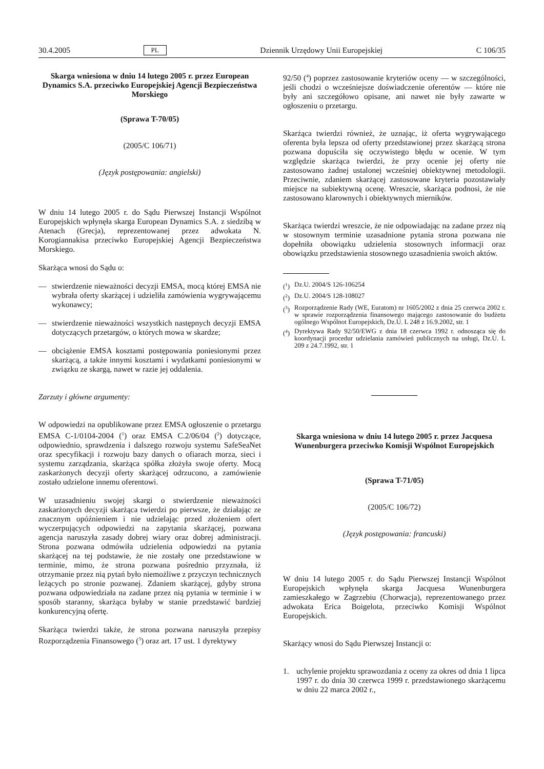30.4.2005 PL Dziennik Urzędowy Unii Europejskiej C 106/35
Skarga wniesiona w dniu 14 lutego 2005 r. przez European Dynamics S.A. przeciwko Europejskiej Agencji Bezpieczeństwa Morskiego
(Sprawa T-70/05)
(2005/C 106/71)
(Język postępowania: angielski)
W dniu 14 lutego 2005 r. do Sądu Pierwszej Instancji Wspólnot Europejskich wpłynęła skarga European Dynamics S.A. z siedzibą w Atenach (Grecja), reprezentowanej przez adwokata N. Korogiannakisa przeciwko Europejskiej Agencji Bezpieczeństwa Morskiego.
Skarżąca wnosi do Sądu o:
— stwierdzenie nieważności decyzji EMSA, mocą której EMSA nie wybrała oferty skarżącej i udzieliła zamówienia wygrywającemu wykonawcy;
— stwierdzenie nieważności wszystkich następnych decyzji EMSA dotyczących przetargów, o których mowa w skardze;
— obciążenie EMSA kosztami postępowania poniesionymi przez skarżącą, a także innymi kosztami i wydatkami poniesionymi w związku ze skargą, nawet w razie jej oddalenia.
Zarzuty i główne argumenty:
W odpowiedzi na opublikowane przez EMSA ogłoszenie o przetargu EMSA C-1/0104-2004 (<sup>1</sup>) oraz EMSA C.2/06/04 (<sup>2</sup>) dotyczące, odpowiednio, sprawdzenia i dalszego rozwoju systemu SafeSeaNet oraz specyfikacji i rozwoju bazy danych o ofiarach morza, sieci i systemu zarządzania, skarżąca spółka złożyła swoje oferty. Mocą zaskarżonych decyzji oferty skarżącej odrzucono, a zamówienie zostało udzielone innemu oferentowi.
W uzasadnieniu swojej skargi o stwierdzenie nieważności zaskarżonych decyzji skarżąca twierdzi po pierwsze, że działając ze znacznym opóźnieniem i nie udzielając przed złożeniem ofert wyczerpujących odpowiedzi na zapytania skarżącej, pozwana agencja naruszyła zasady dobrej wiary oraz dobrej administracji. Strona pozwana odmówiła udzielenia odpowiedzi na pytania skarżącej na tej podstawie, że nie zostały one przedstawione w terminie, mimo, że strona pozwana pośrednio przyznała, iż otrzymanie przez nią pytań było niemożliwe z przyczyn technicznych leżących po stronie pozwanej. Zdaniem skarżącej, gdyby strona pozwana odpowiedziała na zadane przez nią pytania w terminie i w sposób staranny, skarżąca byłaby w stanie przedstawić bardziej konkurencyjną ofertę.
Skarżąca twierdzi także, że strona pozwana naruszyła przepisy Rozporządzenia Finansowego (<sup>3</sup>) oraz art. 17 ust. 1 dyrektywy
92/50 (<sup>4</sup>) poprzez zastosowanie kryteriów oceny — w szczególności, jeśli chodzi o wcześniejsze doświadczenie oferentów — które nie były ani szczegółowo opisane, ani nawet nie były zawarte w ogłoszeniu o przetargu.
Skarżąca twierdzi również, że uznając, iż oferta wygrywającego oferenta była lepsza od oferty przedstawionej przez skarżącą strona pozwana dopuściła się oczywistego błędu w ocenie. W tym względzie skarżąca twierdzi, że przy ocenie jej oferty nie zastosowano żadnej ustalonej wcześniej obiektywnej metodologii. Przeciwnie, zdaniem skarżącej zastosowane kryteria pozostawiały miejsce na subiektywną ocenę. Wreszcie, skarżąca podnosi, że nie zastosowano klarownych i obiektywnych mierników.
Skarżąca twierdzi wreszcie, że nie odpowiadając na zadane przez nią w stosownym terminie uzasadnione pytania strona pozwana nie dopełniła obowiązku udzielenia stosownych informacji oraz obowiązku przedstawienia stosownego uzasadnienia swoich aktów.
(<sup>1</sup>) Dz.U. 2004/S 126-106254
(<sup>2</sup>) Dz.U. 2004/S 128-108027
(<sup>3</sup>) Rozporządzenie Rady (WE, Euratom) nr 1605/2002 z dnia 25 czerwca 2002 r. w sprawie rozporządzenia finansowego mającego zastosowanie do budżetu ogólnego Wspólnot Europejskich, Dz.U. L 248 z 16.9.2002, str. 1
(<sup>4</sup>) Dyrektywa Rady 92/50/EWG z dnia 18 czerwca 1992 r. odnosząca się do koordynacji procedur udzielania zamówień publicznych na usługi, Dz.U. L 209 z 24.7.1992, str. 1
Skarga wniesiona w dniu 14 lutego 2005 r. przez Jacquesa Wunenburgera przeciwko Komisji Wspólnot Europejskich
(Sprawa T-71/05)
(2005/C 106/72)
(Język postępowania: francuski)
W dniu 14 lutego 2005 r. do Sądu Pierwszej Instancji Wspólnot Europejskich wpłynęła skarga Jacquesa Wunenburgera zamieszkałego w Zagrzebiu (Chorwacja), reprezentowanego przez adwokata Erica Boigelota, przeciwko Komisji Wspólnot Europejskich.
Skarżący wnosi do Sądu Pierwszej Instancji o:
1. uchylenie projektu sprawozdania z oceny za okres od dnia 1 lipca 1997 r. do dnia 30 czerwca 1999 r. przedstawionego skarżącemu w dniu 22 marca 2002 r.,